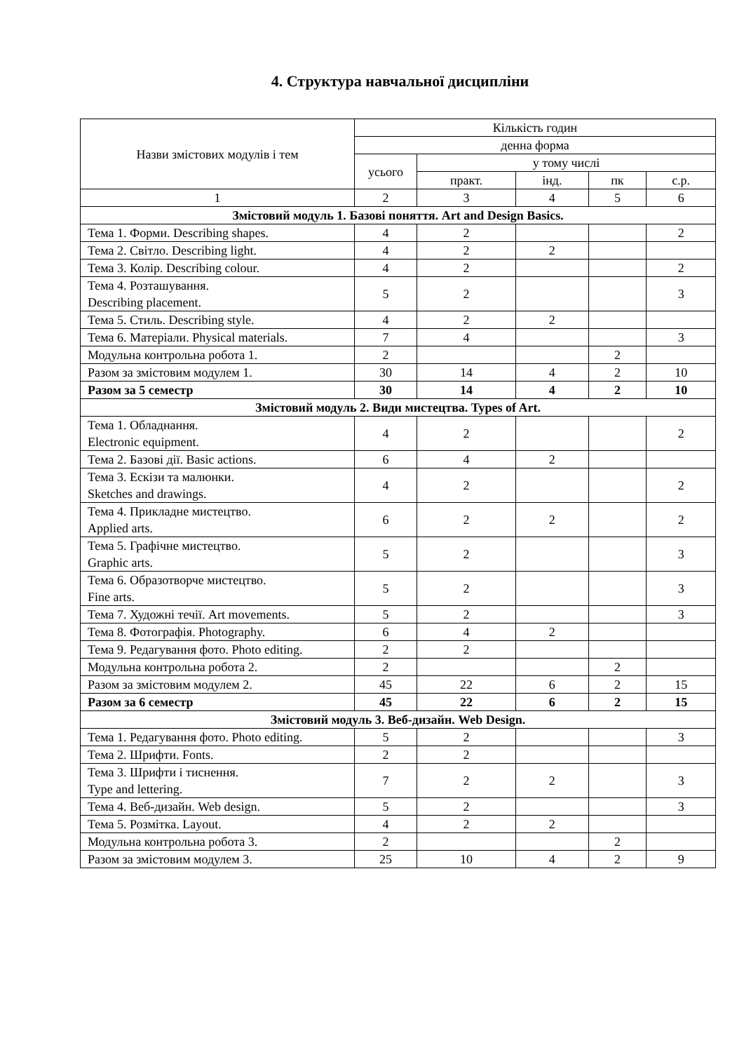4. Структура навчальної дисципліни
| Назви змістових модулів і тем | Кількість годин | | | | |
| --- | --- | --- | --- | --- | --- |
| | денна форма | | | | |
| | усього | у тому числі | | | |
| | | практ. | інд. | пк | с.р. |
| 1 | 2 | 3 | 4 | 5 | 6 |
| Змістовий модуль 1. Базові поняття. Art and Design Basics. | | | | | |
| Тема 1. Форми. Describing shapes. | 4 | 2 | | | 2 |
| Тема 2. Світло. Describing light. | 4 | 2 | 2 | | |
| Тема 3. Колір. Describing colour. | 4 | 2 | | | 2 |
| Тема 4. Розташування. Describing placement. | 5 | 2 | | | 3 |
| Тема 5. Стиль. Describing style. | 4 | 2 | 2 | | |
| Тема 6. Матеріали. Physical materials. | 7 | 4 | | | 3 |
| Модульна контрольна робота 1. | 2 | | | 2 | |
| Разом за змістовим модулем 1. | 30 | 14 | 4 | 2 | 10 |
| Разом за 5 семестр | 30 | 14 | 4 | 2 | 10 |
| Змістовий модуль 2. Види мистецтва. Types of Art. | | | | | |
| Тема 1. Обладнання. Electronic equipment. | 4 | 2 | | | 2 |
| Тема 2. Базові дії. Basic actions. | 6 | 4 | 2 | | |
| Тема 3. Ескізи та малюнки. Sketches and drawings. | 4 | 2 | | | 2 |
| Тема 4. Прикладне мистецтво. Applied arts. | 6 | 2 | 2 | | 2 |
| Тема 5. Графічне мистецтво. Graphic arts. | 5 | 2 | | | 3 |
| Тема 6. Образотворче мистецтво. Fine arts. | 5 | 2 | | | 3 |
| Тема 7. Художні течії. Art movements. | 5 | 2 | | | 3 |
| Тема 8. Фотографія. Photography. | 6 | 4 | 2 | | |
| Тема 9. Редагування фото. Photo editing. | 2 | 2 | | | |
| Модульна контрольна робота 2. | 2 | | | 2 | |
| Разом за змістовим модулем 2. | 45 | 22 | 6 | 2 | 15 |
| Разом за 6 семестр | 45 | 22 | 6 | 2 | 15 |
| Змістовий модуль 3. Веб-дизайн. Web Design. | | | | | |
| Тема 1. Редагування фото. Photo editing. | 5 | 2 | | | 3 |
| Тема 2. Шрифти. Fonts. | 2 | 2 | | | |
| Тема 3. Шрифти і тиснення. Type and lettering. | 7 | 2 | 2 | | 3 |
| Тема 4. Веб-дизайн. Web design. | 5 | 2 | | | 3 |
| Тема 5. Розмітка. Layout. | 4 | 2 | 2 | | |
| Модульна контрольна робота 3. | 2 | | | 2 | |
| Разом за змістовим модулем 3. | 25 | 10 | 4 | 2 | 9 |